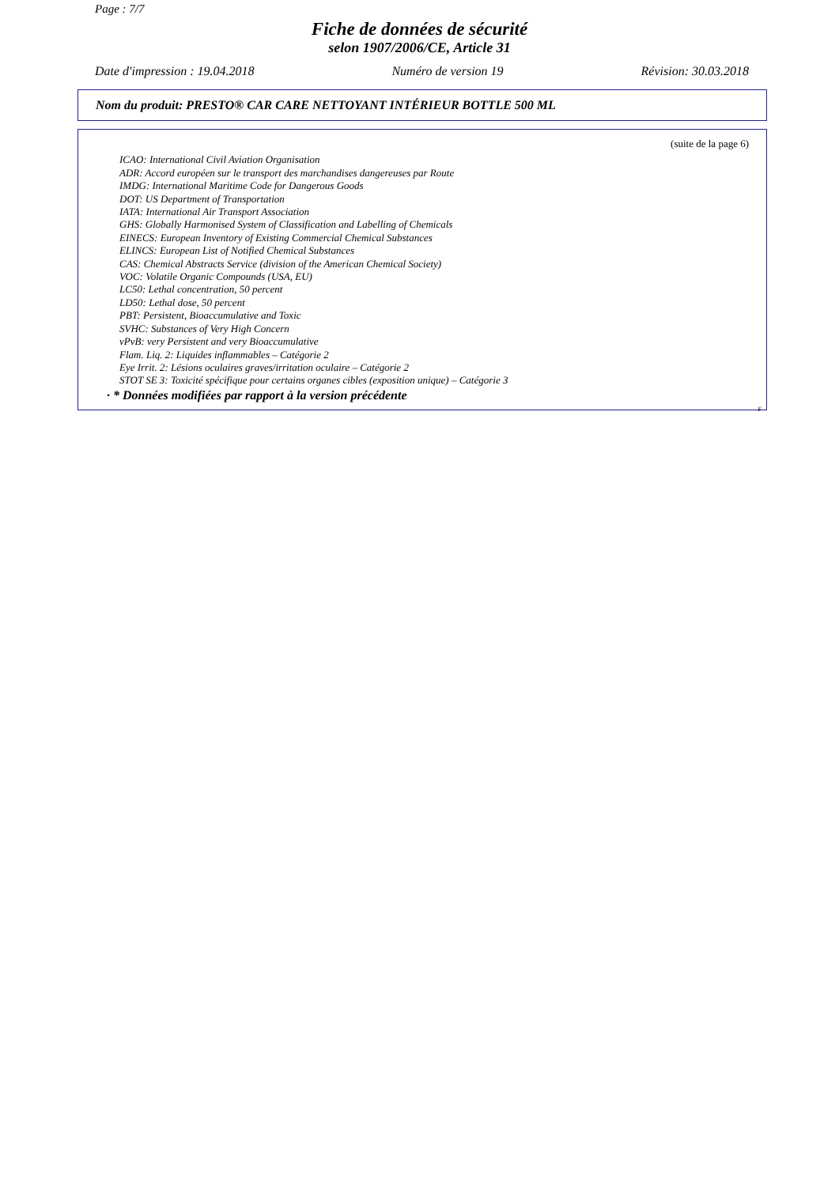Page : 7/7
Fiche de données de sécurité
selon 1907/2006/CE, Article 31
Date d'impression : 19.04.2018 Numéro de version 19 Révision: 30.03.2018
Nom du produit: PRESTO® CAR CARE NETTOYANT INTÉRIEUR BOTTLE 500 ML
(suite de la page 6)
ICAO: International Civil Aviation Organisation
ADR: Accord européen sur le transport des marchandises dangereuses par Route
IMDG: International Maritime Code for Dangerous Goods
DOT: US Department of Transportation
IATA: International Air Transport Association
GHS: Globally Harmonised System of Classification and Labelling of Chemicals
EINECS: European Inventory of Existing Commercial Chemical Substances
ELINCS: European List of Notified Chemical Substances
CAS: Chemical Abstracts Service (division of the American Chemical Society)
VOC: Volatile Organic Compounds (USA, EU)
LC50: Lethal concentration, 50 percent
LD50: Lethal dose, 50 percent
PBT: Persistent, Bioaccumulative and Toxic
SVHC: Substances of Very High Concern
vPvB: very Persistent and very Bioaccumulative
Flam. Liq. 2: Liquides inflammables – Catégorie 2
Eye Irrit. 2: Lésions oculaires graves/irritation oculaire – Catégorie 2
STOT SE 3: Toxicité spécifique pour certains organes cibles (exposition unique) – Catégorie 3
· * Données modifiées par rapport à la version précédente
F